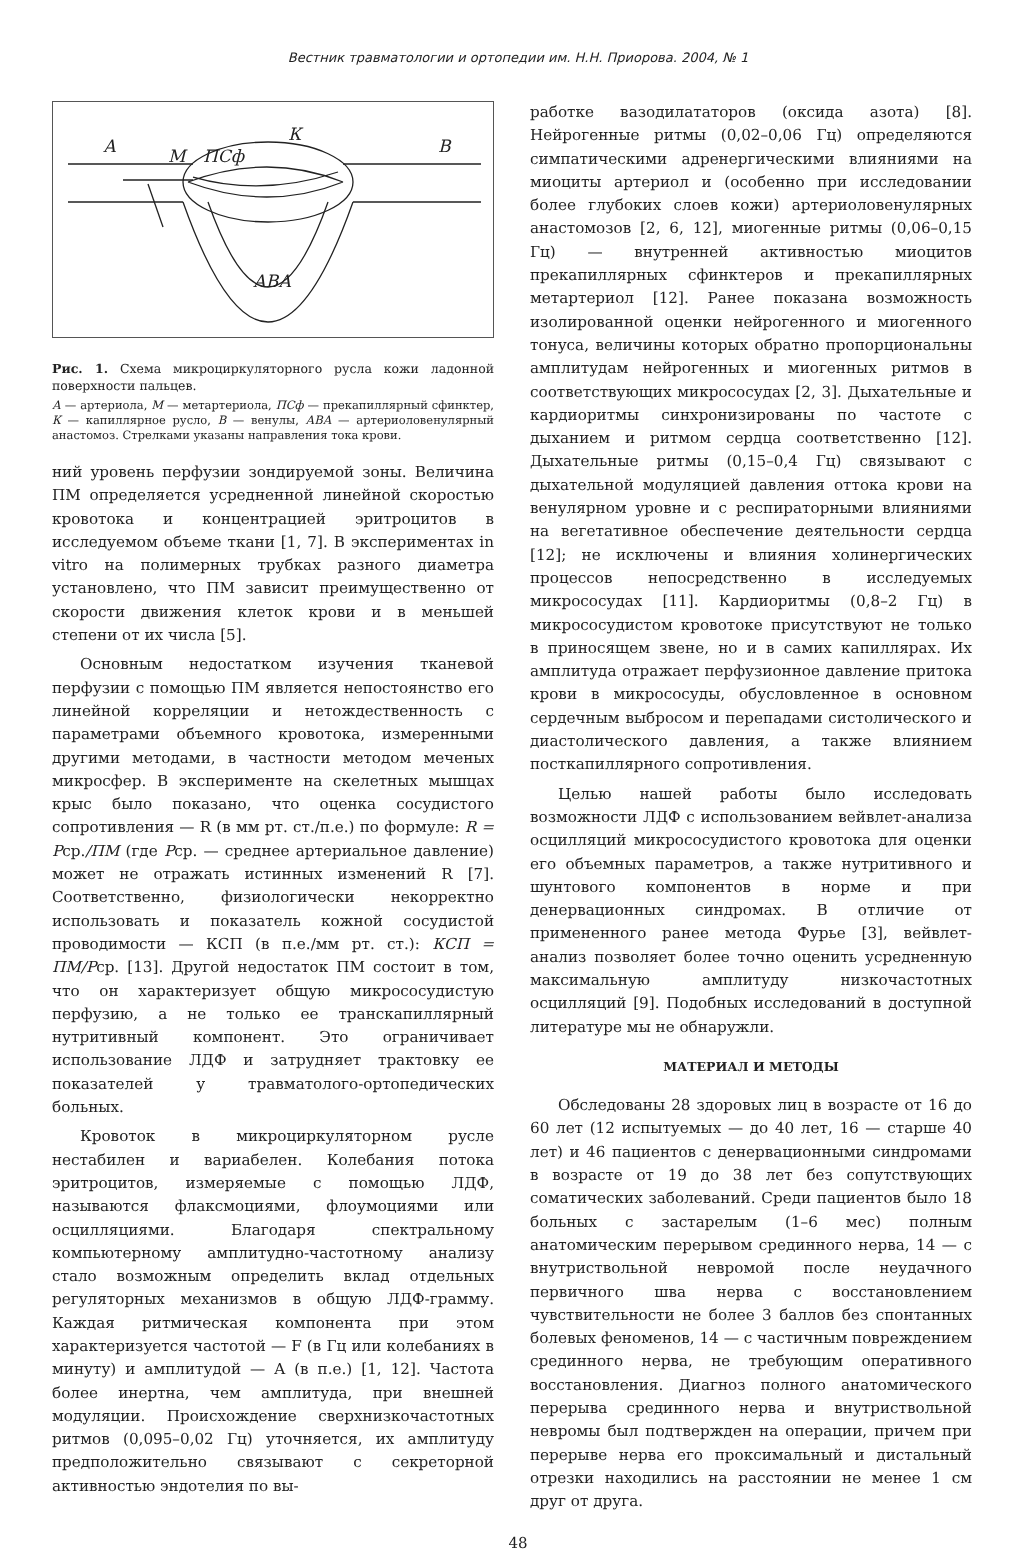Вестник травматологии и ортопедии им. Н.Н. Приорова. 2004, № 1
А
М
ПСф
К
В
АВА
Рис. 1. Схема микроциркуляторного русла кожи ладонной поверхности пальцев.
А — артериола, М — метартериола, ПСф — прекапиллярный сфинктер, К — капиллярное русло, В — венулы, АВА — артериоловенулярный анастомоз. Стрелками указаны направления тока крови.
ний уровень перфузии зондируемой зоны. Величина ПМ определяется усредненной линейной скоростью кровотока и концентрацией эритроцитов в исследуемом объеме ткани [1, 7]. В экспериментах in vitro на полимерных трубках разного диаметра установлено, что ПМ зависит преимущественно от скорости движения клеток крови и в меньшей степени от их числа [5].
Основным недостатком изучения тканевой перфузии с помощью ПМ является непостоянство его линейной корреляции и нетождественность с параметрами объемного кровотока, измеренными другими методами, в частности методом меченых микросфер. В эксперименте на скелетных мышцах крыс было показано, что оценка сосудистого сопротивления — R (в мм рт. ст./п.е.) по формуле: R = Pср./ПМ (где Pср. — среднее артериальное давление) может не отражать истинных изменений R [7]. Соответственно, физиологически некорректно использовать и показатель кожной сосудистой проводимости — КСП (в п.е./мм рт. ст.): КСП = ПМ/Pср. [13]. Другой недостаток ПМ состоит в том, что он характеризует общую микрососудистую перфузию, а не только ее транскапиллярный нутритивный компонент. Это ограничивает использование ЛДФ и затрудняет трактовку ее показателей у травматолого-ортопедических больных.
Кровоток в микроциркуляторном русле нестабилен и вариабелен. Колебания потока эритроцитов, измеряемые с помощью ЛДФ, называются флаксмоциями, флоумоциями или осцилляциями. Благодаря спектральному компьютерному амплитудно-частотному анализу стало возможным определить вклад отдельных регуляторных механизмов в общую ЛДФ-грамму. Каждая ритмическая компонента при этом характеризуется частотой — F (в Гц или колебаниях в минуту) и амплитудой — A (в п.е.) [1, 12]. Частота более инертна, чем амплитуда, при внешней модуляции. Происхождение сверхнизкочастотных ритмов (0,095–0,02 Гц) уточняется, их амплитуду предположительно связывают с секреторной активностью эндотелия по вы-
работке вазодилататоров (оксида азота) [8]. Нейрогенные ритмы (0,02–0,06 Гц) определяются симпатическими адренергическими влияниями на миоциты артериол и (особенно при исследовании более глубоких слоев кожи) артериоловенулярных анастомозов [2, 6, 12], миогенные ритмы (0,06–0,15 Гц) — внутренней активностью миоцитов прекапиллярных сфинктеров и прекапиллярных метартериол [12]. Ранее показана возможность изолированной оценки нейрогенного и миогенного тонуса, величины которых обратно пропорциональны амплитудам нейрогенных и миогенных ритмов в соответствующих микрососудах [2, 3]. Дыхательные и кардиоритмы синхронизированы по частоте с дыханием и ритмом сердца соответственно [12]. Дыхательные ритмы (0,15–0,4 Гц) связывают с дыхательной модуляцией давления оттока крови на венулярном уровне и с респираторными влияниями на вегетативное обеспечение деятельности сердца [12]; не исключены и влияния холинергических процессов непосредственно в исследуемых микрососудах [11]. Кардиоритмы (0,8–2 Гц) в микрососудистом кровотоке присутствуют не только в приносящем звене, но и в самих капиллярах. Их амплитуда отражает перфузионное давление притока крови в микрососуды, обусловленное в основном сердечным выбросом и перепадами систолического и диастолического давления, а также влиянием посткапиллярного сопротивления.
Целью нашей работы было исследовать возможности ЛДФ с использованием вейвлет-анализа осцилляций микрососудистого кровотока для оценки его объемных параметров, а также нутритивного и шунтового компонентов в норме и при денервационных синдромах. В отличие от примененного ранее метода Фурье [3], вейвлет-анализ позволяет более точно оценить усредненную максимальную амплитуду низкочастотных осцилляций [9]. Подобных исследований в доступной литературе мы не обнаружли.
МАТЕРИАЛ И МЕТОДЫ
Обследованы 28 здоровых лиц в возрасте от 16 до 60 лет (12 испытуемых — до 40 лет, 16 — старше 40 лет) и 46 пациентов с денервационными синдромами в возрасте от 19 до 38 лет без сопутствующих соматических заболеваний. Среди пациентов было 18 больных с застарелым (1–6 мес) полным анатомическим перерывом срединного нерва, 14 — с внутриствольной невромой после неудачного первичного шва нерва с восстановлением чувствительности не более 3 баллов без спонтанных болевых феноменов, 14 — с частичным повреждением срединного нерва, не требующим оперативного восстановления. Диагноз полного анатомического перерыва срединного нерва и внутриствольной невромы был подтвержден на операции, причем при перерыве нерва его проксимальный и дистальный отрезки находились на расстоянии не менее 1 см друг от друга.
48